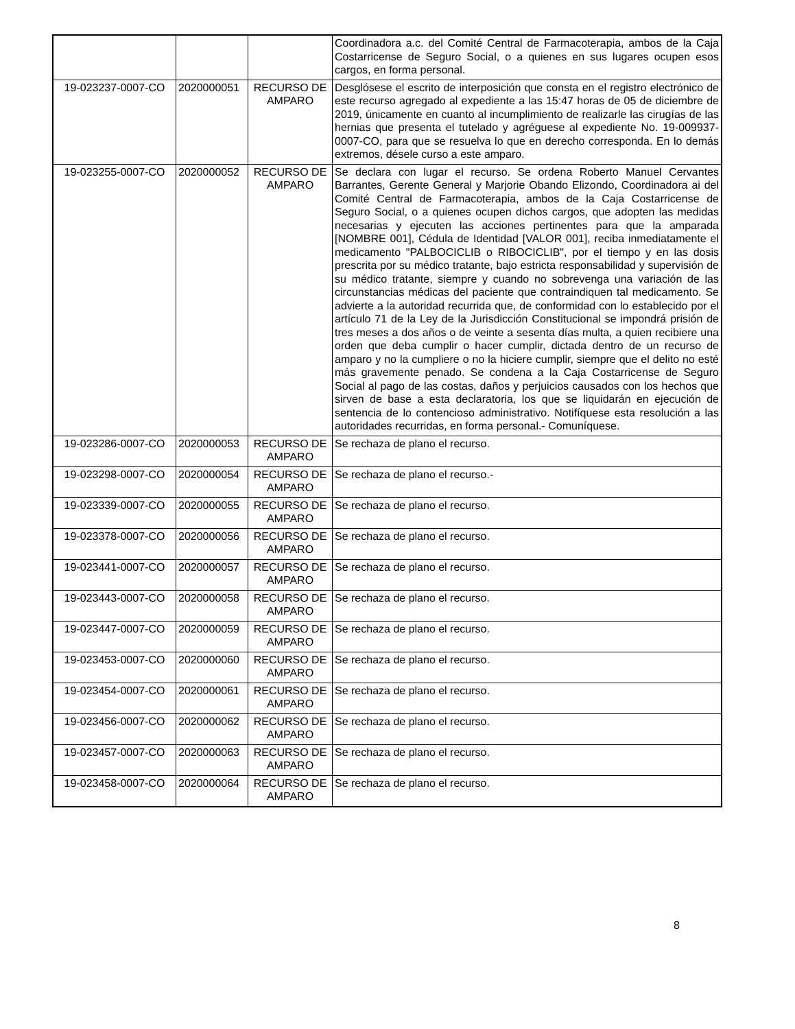| | | | Coordinadora a.c. del Comité Central de Farmacoterapia, ambos de la Caja Costarricense de Seguro Social, o a quienes en sus lugares ocupen esos cargos, en forma personal. |
| 19-023237-0007-CO | 2020000051 | RECURSO DE AMPARO | Desglósese el escrito de interposición que consta en el registro electrónico de este recurso agregado al expediente a las 15:47 horas de 05 de diciembre de 2019, únicamente en cuanto al incumplimiento de realizarle las cirugías de las hernias que presenta el tutelado y agréguese al expediente No. 19-009937-0007-CO, para que se resuelva lo que en derecho corresponda. En lo demás extremos, désele curso a este amparo. |
| 19-023255-0007-CO | 2020000052 | RECURSO DE AMPARO | Se declara con lugar el recurso. Se ordena Roberto Manuel Cervantes Barrantes, Gerente General y Marjorie Obando Elizondo, Coordinadora ai del Comité Central de Farmacoterapia, ambos de la Caja Costarricense de Seguro Social, o a quienes ocupen dichos cargos, que adopten las medidas necesarias y ejecuten las acciones pertinentes para que la amparada [NOMBRE 001], Cédula de Identidad [VALOR 001], reciba inmediatamente el medicamento "PALBOCICLIB o RIBOCICLIB", por el tiempo y en las dosis prescrita por su médico tratante, bajo estricta responsabilidad y supervisión de su médico tratante, siempre y cuando no sobrevenga una variación de las circunstancias médicas del paciente que contraindiquen tal medicamento. Se advierte a la autoridad recurrida que, de conformidad con lo establecido por el artículo 71 de la Ley de la Jurisdicción Constitucional se impondrá prisión de tres meses a dos años o de veinte a sesenta días multa, a quien recibiere una orden que deba cumplir o hacer cumplir, dictada dentro de un recurso de amparo y no la cumpliere o no la hiciere cumplir, siempre que el delito no esté más gravemente penado. Se condena a la Caja Costarricense de Seguro Social al pago de las costas, daños y perjuicios causados con los hechos que sirven de base a esta declaratoria, los que se liquidarán en ejecución de sentencia de lo contencioso administrativo. Notifíquese esta resolución a las autoridades recurridas, en forma personal.- Comuníquese. |
| 19-023286-0007-CO | 2020000053 | RECURSO DE AMPARO | Se rechaza de plano el recurso. |
| 19-023298-0007-CO | 2020000054 | RECURSO DE AMPARO | Se rechaza de plano el recurso.- |
| 19-023339-0007-CO | 2020000055 | RECURSO DE AMPARO | Se rechaza de plano el recurso. |
| 19-023378-0007-CO | 2020000056 | RECURSO DE AMPARO | Se rechaza de plano el recurso. |
| 19-023441-0007-CO | 2020000057 | RECURSO DE AMPARO | Se rechaza de plano el recurso. |
| 19-023443-0007-CO | 2020000058 | RECURSO DE AMPARO | Se rechaza de plano el recurso. |
| 19-023447-0007-CO | 2020000059 | RECURSO DE AMPARO | Se rechaza de plano el recurso. |
| 19-023453-0007-CO | 2020000060 | RECURSO DE AMPARO | Se rechaza de plano el recurso. |
| 19-023454-0007-CO | 2020000061 | RECURSO DE AMPARO | Se rechaza de plano el recurso. |
| 19-023456-0007-CO | 2020000062 | RECURSO DE AMPARO | Se rechaza de plano el recurso. |
| 19-023457-0007-CO | 2020000063 | RECURSO DE AMPARO | Se rechaza de plano el recurso. |
| 19-023458-0007-CO | 2020000064 | RECURSO DE AMPARO | Se rechaza de plano el recurso. |
8